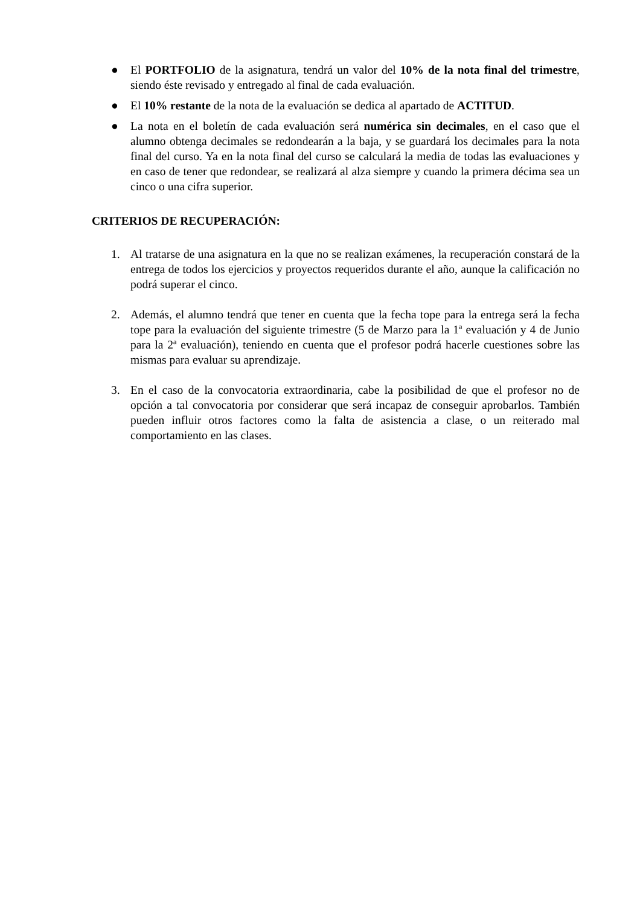● El PORTFOLIO de la asignatura, tendrá un valor del 10% de la nota final del trimestre, siendo éste revisado y entregado al final de cada evaluación.
● El 10% restante de la nota de la evaluación se dedica al apartado de ACTITUD.
● La nota en el boletín de cada evaluación será numérica sin decimales, en el caso que el alumno obtenga decimales se redondearán a la baja, y se guardará los decimales para la nota final del curso. Ya en la nota final del curso se calculará la media de todas las evaluaciones y en caso de tener que redondear, se realizará al alza siempre y cuando la primera décima sea un cinco o una cifra superior.
CRITERIOS DE RECUPERACIÓN:
1. Al tratarse de una asignatura en la que no se realizan exámenes, la recuperación constará de la entrega de todos los ejercicios y proyectos requeridos durante el año, aunque la calificación no podrá superar el cinco.
2. Además, el alumno tendrá que tener en cuenta que la fecha tope para la entrega será la fecha tope para la evaluación del siguiente trimestre (5 de Marzo para la 1ª evaluación y 4 de Junio para la 2ª evaluación), teniendo en cuenta que el profesor podrá hacerle cuestiones sobre las mismas para evaluar su aprendizaje.
3. En el caso de la convocatoria extraordinaria, cabe la posibilidad de que el profesor no de opción a tal convocatoria por considerar que será incapaz de conseguir aprobarlos. También pueden influir otros factores como la falta de asistencia a clase, o un reiterado mal comportamiento en las clases.